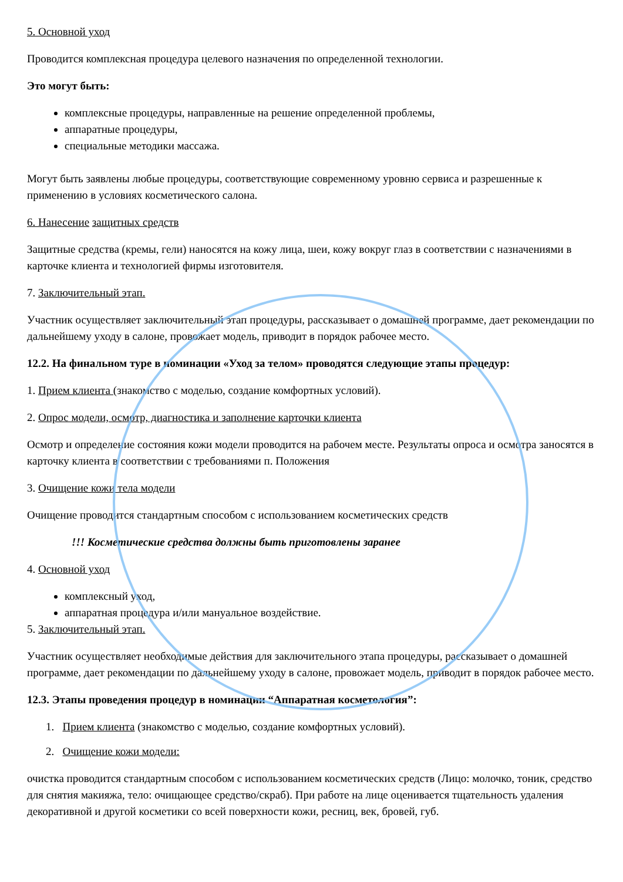5. Основной уход
Проводится комплексная процедура целевого назначения по определенной технологии.
Это могут быть:
комплексные процедуры, направленные на решение определенной проблемы,
аппаратные процедуры,
специальные методики массажа.
Могут быть заявлены любые процедуры, соответствующие современному уровню сервиса и разрешенные к применению в условиях косметического салона.
6. Нанесение защитных средств
Защитные средства (кремы, гели) наносятся на кожу лица, шеи, кожу вокруг глаз в соответствии с назначениями в карточке клиента и технологией фирмы изготовителя.
7. Заключительный этап.
Участник осуществляет заключительный этап процедуры, рассказывает о домашней программе, дает рекомендации по дальнейшему уходу в салоне, провожает модель, приводит в порядок рабочее место.
12.2. На финальном туре в номинации «Уход за телом» проводятся следующие этапы процедур:
1. Прием клиента (знакомство с моделью, создание комфортных условий).
2. Опрос модели, осмотр, диагностика и заполнение карточки клиента
Осмотр и определение состояния кожи модели проводится на рабочем месте. Результаты опроса и осмотра заносятся в карточку клиента в соответствии с требованиями п. Положения
3. Очищение кожи тела модели
Очищение проводится стандартным способом с использованием косметических средств
!!! Косметические средства должны быть приготовлены заранее
4. Основной уход
комплексный уход,
аппаратная процедура и/или мануальное воздействие.
5. Заключительный этап.
Участник осуществляет необходимые действия для заключительного этапа процедуры, рассказывает о домашней программе, дает рекомендации по дальнейшему уходу в салоне, провожает модель, приводит в порядок рабочее место.
12.3. Этапы проведения процедур в номинации “Аппаратная косметология”:
1. Прием клиента (знакомство с моделью, создание комфортных условий).
2. Очищение кожи модели:
очистка проводится стандартным способом с использованием косметических средств (Лицо: молочко, тоник, средство для снятия макияжа, тело: очищающее средство/скраб). При работе на лице оценивается тщательность удаления декоративной и другой косметики со всей поверхности кожи, ресниц, век, бровей, губ.